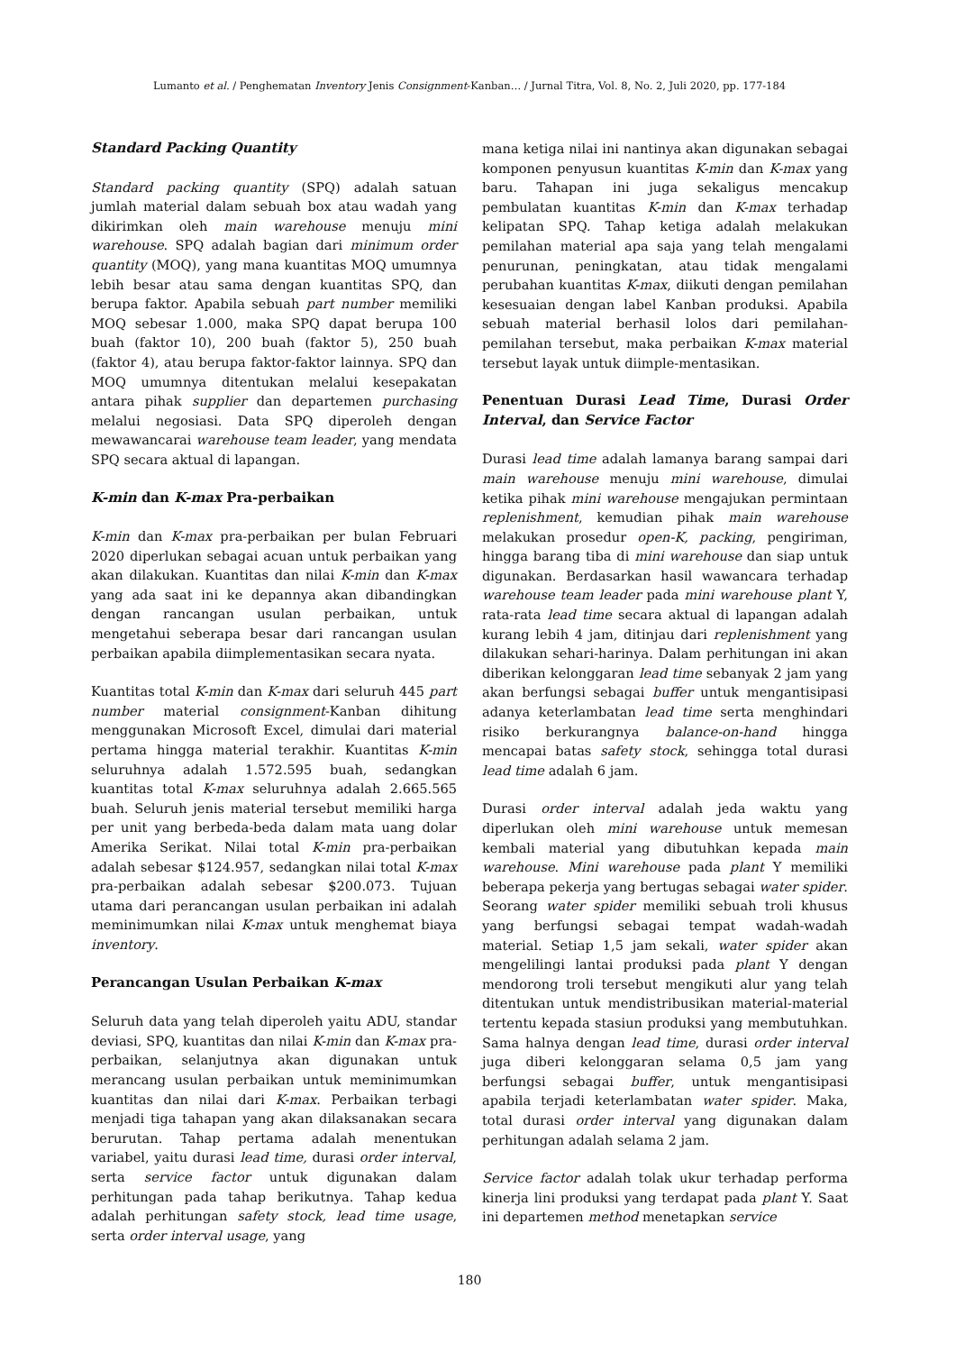Lumanto et al. / Penghematan Inventory Jenis Consignment-Kanban… / Jurnal Titra, Vol. 8, No. 2, Juli 2020, pp. 177-184
Standard Packing Quantity
Standard packing quantity (SPQ) adalah satuan jumlah material dalam sebuah box atau wadah yang dikirimkan oleh main warehouse menuju mini warehouse. SPQ adalah bagian dari minimum order quantity (MOQ), yang mana kuantitas MOQ umumnya lebih besar atau sama dengan kuantitas SPQ, dan berupa faktor. Apabila sebuah part number memiliki MOQ sebesar 1.000, maka SPQ dapat berupa 100 buah (faktor 10), 200 buah (faktor 5), 250 buah (faktor 4), atau berupa faktor-faktor lainnya. SPQ dan MOQ umumnya ditentukan melalui kesepakatan antara pihak supplier dan departemen purchasing melalui negosiasi. Data SPQ diperoleh dengan mewawancarai warehouse team leader, yang mendata SPQ secara aktual di lapangan.
K-min dan K-max Pra-perbaikan
K-min dan K-max pra-perbaikan per bulan Februari 2020 diperlukan sebagai acuan untuk perbaikan yang akan dilakukan. Kuantitas dan nilai K-min dan K-max yang ada saat ini ke depannya akan dibandingkan dengan rancangan usulan perbaikan, untuk mengetahui seberapa besar dari rancangan usulan perbaikan apabila diimplementasikan secara nyata.
Kuantitas total K-min dan K-max dari seluruh 445 part number material consignment-Kanban dihitung menggunakan Microsoft Excel, dimulai dari material pertama hingga material terakhir. Kuantitas K-min seluruhnya adalah 1.572.595 buah, sedangkan kuantitas total K-max seluruhnya adalah 2.665.565 buah. Seluruh jenis material tersebut memiliki harga per unit yang berbeda-beda dalam mata uang dolar Amerika Serikat. Nilai total K-min pra-perbaikan adalah sebesar $124.957, sedangkan nilai total K-max pra-perbaikan adalah sebesar $200.073. Tujuan utama dari perancangan usulan perbaikan ini adalah meminimumkan nilai K-max untuk menghemat biaya inventory.
Perancangan Usulan Perbaikan K-max
Seluruh data yang telah diperoleh yaitu ADU, standar deviasi, SPQ, kuantitas dan nilai K-min dan K-max pra-perbaikan, selanjutnya akan digunakan untuk merancang usulan perbaikan untuk meminimumkan kuantitas dan nilai dari K-max. Perbaikan terbagi menjadi tiga tahapan yang akan dilaksanakan secara berurutan. Tahap pertama adalah menentukan variabel, yaitu durasi lead time, durasi order interval, serta service factor untuk digunakan dalam perhitungan pada tahap berikutnya. Tahap kedua adalah perhitungan safety stock, lead time usage, serta order interval usage, yang
mana ketiga nilai ini nantinya akan digunakan sebagai komponen penyusun kuantitas K-min dan K-max yang baru. Tahapan ini juga sekaligus mencakup pembulatan kuantitas K-min dan K-max terhadap kelipatan SPQ. Tahap ketiga adalah melakukan pemilahan material apa saja yang telah mengalami penurunan, peningkatan, atau tidak mengalami perubahan kuantitas K-max, diikuti dengan pemilahan kesesuaian dengan label Kanban produksi. Apabila sebuah material berhasil lolos dari pemilahan-pemilahan tersebut, maka perbaikan K-max material tersebut layak untuk diimple-mentasikan.
Penentuan Durasi Lead Time, Durasi Order Interval, dan Service Factor
Durasi lead time adalah lamanya barang sampai dari main warehouse menuju mini warehouse, dimulai ketika pihak mini warehouse mengajukan permintaan replenishment, kemudian pihak main warehouse melakukan prosedur open-K, packing, pengiriman, hingga barang tiba di mini warehouse dan siap untuk digunakan. Berdasarkan hasil wawancara terhadap warehouse team leader pada mini warehouse plant Y, rata-rata lead time secara aktual di lapangan adalah kurang lebih 4 jam, ditinjau dari replenishment yang dilakukan sehari-harinya. Dalam perhitungan ini akan diberikan kelonggaran lead time sebanyak 2 jam yang akan berfungsi sebagai buffer untuk mengantisipasi adanya keterlambatan lead time serta menghindari risiko berkurangnya balance-on-hand hingga mencapai batas safety stock, sehingga total durasi lead time adalah 6 jam.
Durasi order interval adalah jeda waktu yang diperlukan oleh mini warehouse untuk memesan kembali material yang dibutuhkan kepada main warehouse. Mini warehouse pada plant Y memiliki beberapa pekerja yang bertugas sebagai water spider. Seorang water spider memiliki sebuah troli khusus yang berfungsi sebagai tempat wadah-wadah material. Setiap 1,5 jam sekali, water spider akan mengelilingi lantai produksi pada plant Y dengan mendorong troli tersebut mengikuti alur yang telah ditentukan untuk mendistribusikan material-material tertentu kepada stasiun produksi yang membutuhkan. Sama halnya dengan lead time, durasi order interval juga diberi kelonggaran selama 0,5 jam yang berfungsi sebagai buffer, untuk mengantisipasi apabila terjadi keterlambatan water spider. Maka, total durasi order interval yang digunakan dalam perhitungan adalah selama 2 jam.
Service factor adalah tolak ukur terhadap performa kinerja lini produksi yang terdapat pada plant Y. Saat ini departemen method menetapkan service
180